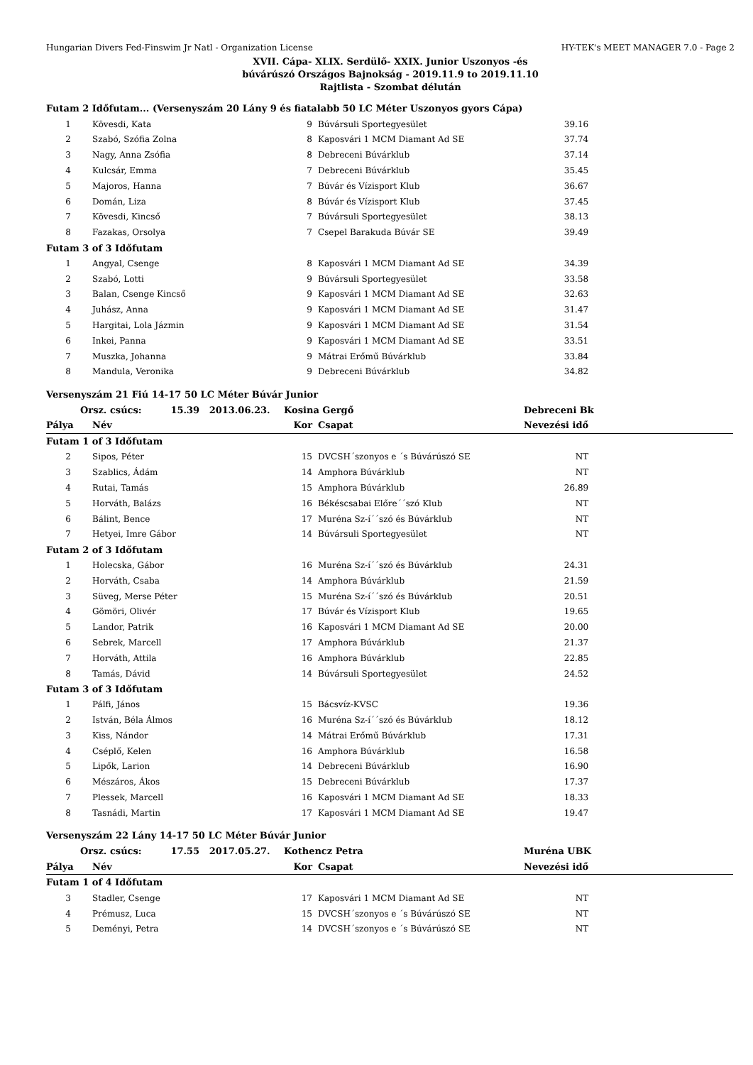Hungarian Divers Fed-Finswim Jr Natl - Organization License HY-TEK's MEET MANAGER 7.0 - Page 2
XVII. Cápa- XLIX. Serdülő- XXIX. Junior Uszonyos -és
búvárúszó Országos Bajnokság - 2019.11.9 to 2019.11.10
Rajtlista - Szombat délután
| Futam 2 Időfutam... (Versenyszám 20 Lány 9 és fiatalabb 50 LC Méter Uszonyos gyors Cápa) | | | | | | |
| 1 | | Kövesdi, Kata | 9 | Búvársuli Sportegyesület | 39.16 | |
| 2 | | Szabó, Szófia Zolna | 8 | Kaposvári 1 MCM Diamant Ad SE | 37.74 | |
| 3 | | Nagy, Anna Zsófia | 8 | Debreceni Búvárklub | 37.14 | |
| 4 | | Kulcsár, Emma | 7 | Debreceni Búvárklub | 35.45 | |
| 5 | | Majoros, Hanna | 7 | Búvár és Vízisport Klub | 36.67 | |
| 6 | | Domán, Liza | 8 | Búvár és Vízisport Klub | 37.45 | |
| 7 | | Kövesdi, Kincső | 7 | Búvársuli Sportegyesület | 38.13 | |
| 8 | | Fazakas, Orsolya | 7 | Csepel Barakuda Búvár SE | 39.49 | |
| Futam 3 of 3 Időfutam | | | | | | |
| 1 | | Angyal, Csenge | 8 | Kaposvári 1 MCM Diamant Ad SE | 34.39 | |
| 2 | | Szabó, Lotti | 9 | Búvársuli Sportegyesület | 33.58 | |
| 3 | | Balan, Csenge Kincső | 9 | Kaposvári 1 MCM Diamant Ad SE | 32.63 | |
| 4 | | Juhász, Anna | 9 | Kaposvári 1 MCM Diamant Ad SE | 31.47 | |
| 5 | | Hargitai, Lola Jázmin | 9 | Kaposvári 1 MCM Diamant Ad SE | 31.54 | |
| 6 | | Inkei, Panna | 9 | Kaposvári 1 MCM Diamant Ad SE | 33.51 | |
| 7 | | Muszka, Johanna | 9 | Mátrai Erőmű Búvárklub | 33.84 | |
| 8 | | Mandula, Veronika | 9 | Debreceni Búvárklub | 34.82 | |
| Versenyszám 21 Fiú 14-17 50 LC Méter Búvár Junior | | | | | | |
| Orsz. csúcs: 15.39 2013.06.23. | | | Kosina Gergő | | Debreceni Bk | |
| Pálya | | Név | Kor | Csapat | Nevezési idő | |
| Futam 1 of 3 Időfutam | | | | | | |
| 2 | | Sipos, Péter | 15 | DVCSH´szonyos e ´s Búvárúszó SE | NT | |
| 3 | | Szablics, Ádám | 14 | Amphora Búvárklub | NT | |
| 4 | | Rutai, Tamás | 15 | Amphora Búvárklub | 26.89 | |
| 5 | | Horváth, Balázs | 16 | Békéscsabai Előre´´szó Klub | NT | |
| 6 | | Bálint, Bence | 17 | Muréna Sz-í´´szó és Búvárklub | NT | |
| 7 | | Hetyei, Imre Gábor | 14 | Búvársuli Sportegyesület | NT | |
| Futam 2 of 3 Időfutam | | | | | | |
| 1 | | Holecska, Gábor | 16 | Muréna Sz-í´´szó és Búvárklub | 24.31 | |
| 2 | | Horváth, Csaba | 14 | Amphora Búvárklub | 21.59 | |
| 3 | | Süveg, Merse Péter | 15 | Muréna Sz-í´´szó és Búvárklub | 20.51 | |
| 4 | | Gömöri, Olivér | 17 | Búvár és Vízisport Klub | 19.65 | |
| 5 | | Landor, Patrik | 16 | Kaposvári 1 MCM Diamant Ad SE | 20.00 | |
| 6 | | Sebrek, Marcell | 17 | Amphora Búvárklub | 21.37 | |
| 7 | | Horváth, Attila | 16 | Amphora Búvárklub | 22.85 | |
| 8 | | Tamás, Dávid | 14 | Búvársuli Sportegyesület | 24.52 | |
| Futam 3 of 3 Időfutam | | | | | | |
| 1 | | Pálfi, János | 15 | Bácsvíz-KVSC | 19.36 | |
| 2 | | István, Béla Álmos | 16 | Muréna Sz-í´´szó és Búvárklub | 18.12 | |
| 3 | | Kiss, Nándor | 14 | Mátrai Erőmű Búvárklub | 17.31 | |
| 4 | | Cséplő, Kelen | 16 | Amphora Búvárklub | 16.58 | |
| 5 | | Lipők, Larion | 14 | Debreceni Búvárklub | 16.90 | |
| 6 | | Mészáros, Ákos | 15 | Debreceni Búvárklub | 17.37 | |
| 7 | | Plessek, Marcell | 16 | Kaposvári 1 MCM Diamant Ad SE | 18.33 | |
| 8 | | Tasnádi, Martin | 17 | Kaposvári 1 MCM Diamant Ad SE | 19.47 | |
| Versenyszám 22 Lány 14-17 50 LC Méter Búvár Junior | | | | | | |
| Orsz. csúcs: 17.55 2017.05.27. | | | Kothencz Petra | | Muréna UBK | |
| Pálya | | Név | Kor | Csapat | Nevezési idő | |
| Futam 1 of 4 Időfutam | | | | | | |
| 3 | | Stadler, Csenge | 17 | Kaposvári 1 MCM Diamant Ad SE | NT | |
| 4 | | Prémusz, Luca | 15 | DVCSH´szonyos e ´s Búvárúszó SE | NT | |
| 5 | | Deményi, Petra | 14 | DVCSH´szonyos e ´s Búvárúszó SE | NT | |